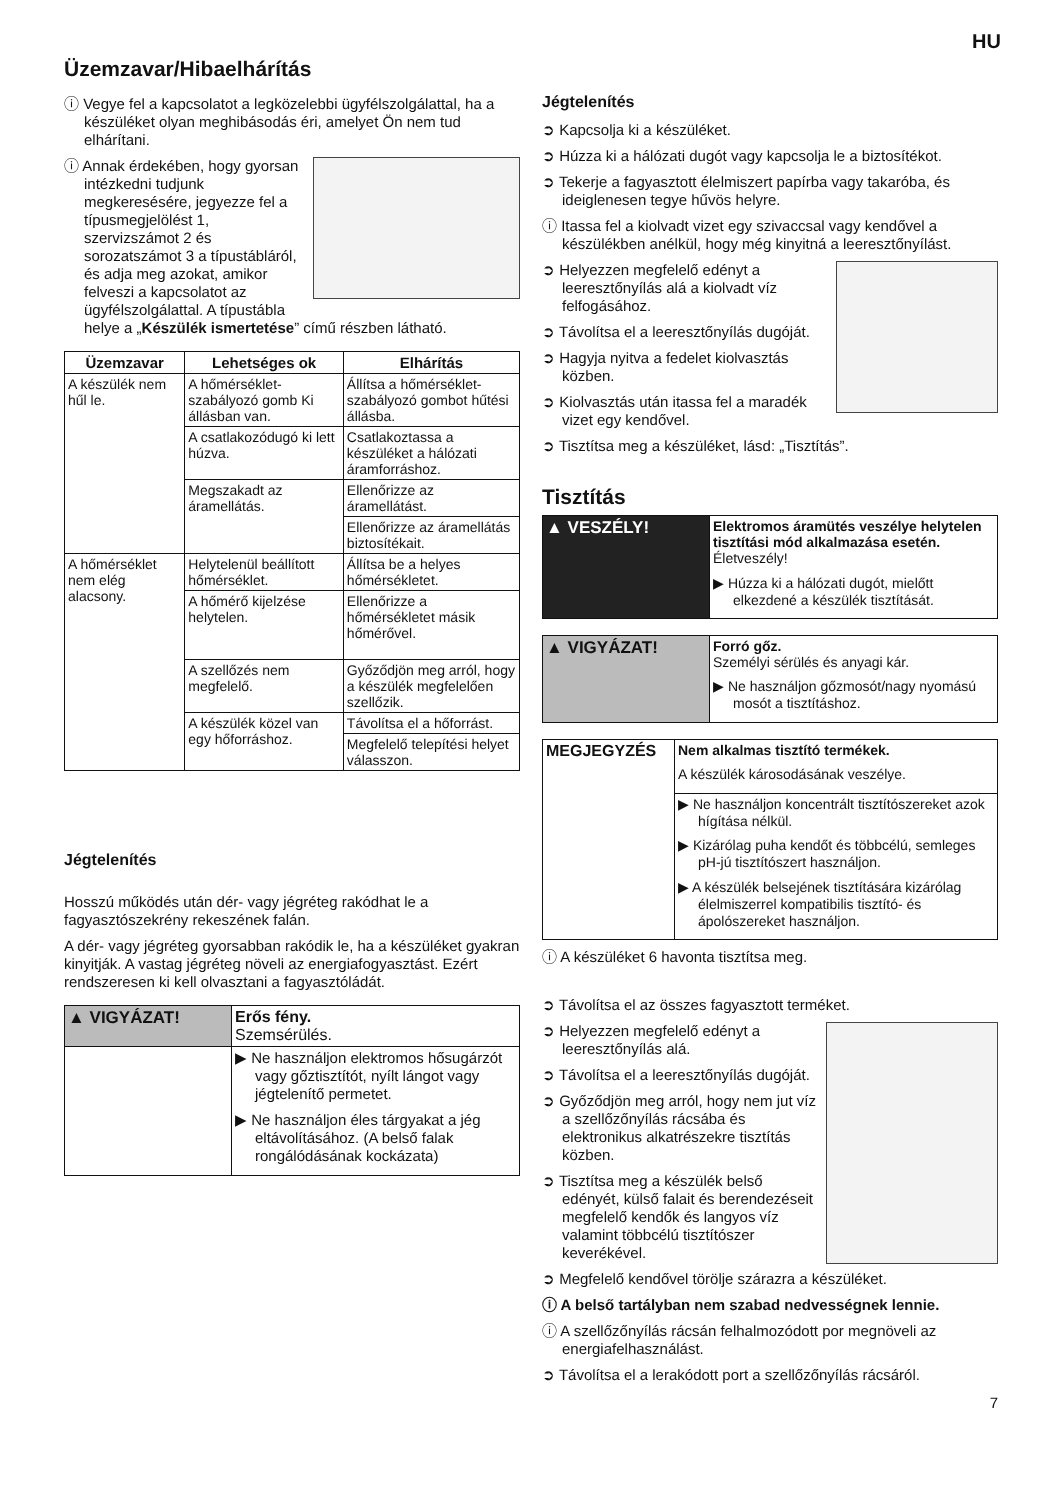HU
Üzemzavar/Hibaelhárítás
ⓘ Vegye fel a kapcsolatot a legközelebbi ügyfélszolgálattal, ha a készüléket olyan meghibásodás éri, amelyet Ön nem tud elhárítani.
ⓘ Annak érdekében, hogy gyorsan intézkedni tudjunk megkeresésére, jegyezze fel a típusmegjelölést 1, szervizszámot 2 és sorozatszámot 3 a típustábláról, és adja meg azokat, amikor felveszi a kapcsolatot az ügyfélszolgálattal. A típustábla helye a „Készülék ismertetése” című részben látható.
| Üzemzavar | Lehetséges ok | Elhárítás |
| --- | --- | --- |
| A készülék nem hűl le. | A hőmérséklet-szabályozó gomb Ki állásban van. | Állítsa a hőmérséklet-szabályozó gombot hűtési állásba. |
| | A csatlakozódugó ki lett húzva. | Csatlakoztassa a készüléket a hálózati áramforráshoz. |
| | Megszakadt az áramellátás. | Ellenőrizze az áramellátást. |
| | | Ellenőrizze az áramellátás biztosítékait. |
| A hőmérséklet nem elég alacsony. | Helytelenül beállított hőmérséklet. | Állítsa be a helyes hőmérsékletet. |
| | A hőmérő kijelzése helytelen. | Ellenőrizze a hőmérsékletet másik hőmérővel. |
| | A szellőzés nem megfelelő. | Győződjön meg arról, hogy a készülék megfelelően szellőzik. |
| | A készülék közel van egy hőforráshoz. | Távolítsa el a hőforrást. |
| | | Megfelelő telepítési helyet válasszon. |
Jégtelenítés
Hosszú működés után dér- vagy jégréteg rakódhat le a fagyasztószekrény rekeszének falán.
A dér- vagy jégréteg gyorsabban rakódik le, ha a készüléket gyakran kinyitják. A vastag jégréteg növeli az energiafogyasztást. Ezért rendszeresen ki kell olvasztani a fagyasztóládát.
| ▲ VIGYÁZAT! | Erős fény. Szemsérülés. |
| | ▶ Ne használjon elektromos hősugárzót vagy gőztisztítót, nyílt lángot vagy jégtelenítő permetet. ▶ Ne használjon éles tárgyakat a jég eltávolításához. (A belső falak rongálódásának kockázata) |
Jégtelenítés
➲ Kapcsolja ki a készüléket.
➲ Húzza ki a hálózati dugót vagy kapcsolja le a biztosítékot.
➲ Tekerje a fagyasztott élelmiszert papírba vagy takaróba, és ideiglenesen tegye hűvös helyre.
ⓘ Itassa fel a kiolvadt vizet egy szivaccsal vagy kendővel a készülékben anélkül, hogy még kinyitná a leeresztőnyílást.
➲ Helyezzen megfelelő edényt a leeresztőnyílás alá a kiolvadt víz felfogásához.
➲ Távolítsa el a leeresztőnyílás dugóját.
➲ Hagyja nyitva a fedelet kiolvasztás közben.
➲ Kiolvasztás után itassa fel a maradék vizet egy kendővel.
➲ Tisztítsa meg a készüléket, lásd: „Tisztítás”.
Tisztítás
| ▲ VESZÉLY! | Elektromos áramütés veszélye helytelen tisztítási mód alkalmazása esetén. Életveszély! ▶ Húzza ki a hálózati dugót, mielőtt elkezdené a készülék tisztítását. |
| ▲ VIGYÁZAT! | Forró gőz. Személyi sérülés és anyagi kár. ▶ Ne használjon gőzmosót/nagy nyomású mosót a tisztításhoz. |
| MEGJEGYZÉS | Nem alkalmas tisztító termékek. A készülék károsodásának veszélye. |
| | ▶ Ne használjon koncentrált tisztítószereket azok hígítása nélkül. ▶ Kizárólag puha kendőt és többcélú, semleges pH-jú tisztítószert használjon. ▶ A készülék belsejének tisztítására kizárólag élelmiszerrel kompatibilis tisztító- és ápolószereket használjon. |
ⓘ A készüléket 6 havonta tisztítsa meg.
➲ Távolítsa el az összes fagyasztott terméket.
➲ Helyezzen megfelelő edényt a leeresztőnyílás alá.
➲ Távolítsa el a leeresztőnyílás dugóját.
➲ Győződjön meg arról, hogy nem jut víz a szellőzőnyílás rácsába és elektronikus alkatrészekre tisztítás közben.
➲ Tisztítsa meg a készülék belső edényét, külső falait és berendezéseit megfelelő kendők és langyos víz valamint többcélú tisztítószer keverékével.
➲ Megfelelő kendővel törölje szárazra a készüléket.
ⓘ A belső tartályban nem szabad nedvességnek lennie.
ⓘ A szellőzőnyílás rácsán felhalmozódott por megnöveli az energiafelhasználást.
➲ Távolítsa el a lerakódott port a szellőzőnyílás rácsáról.
7